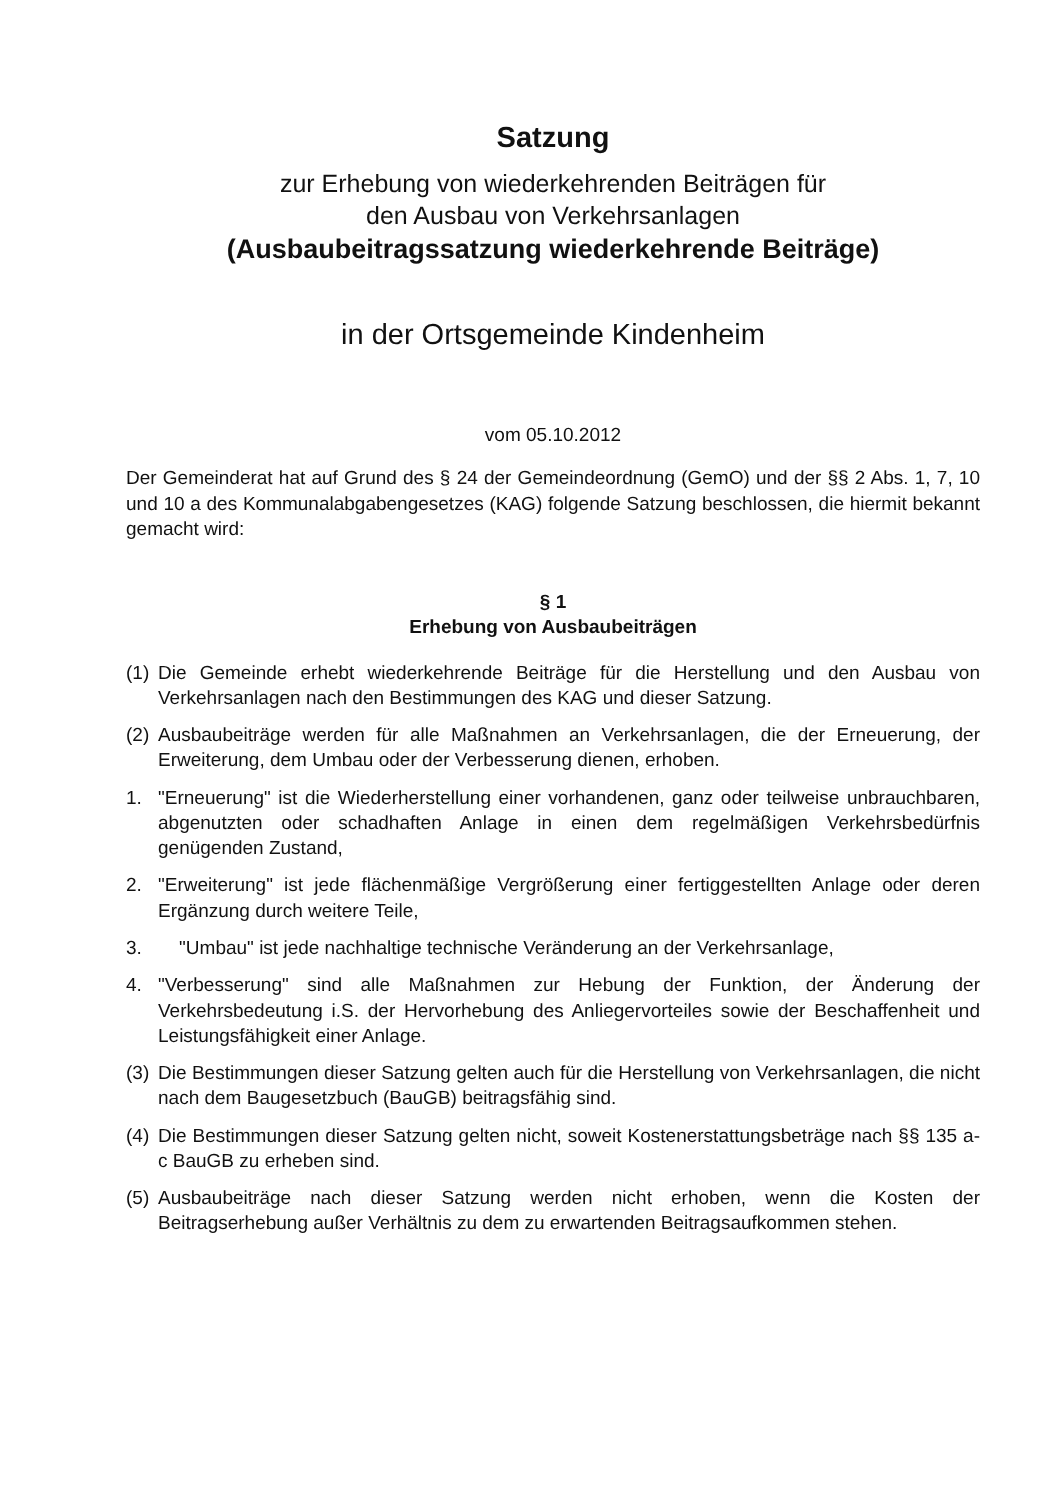Satzung
zur Erhebung von wiederkehrenden Beiträgen für
den Ausbau von Verkehrsanlagen
(Ausbaubeitragssatzung wiederkehrende Beiträge)
in der Ortsgemeinde Kindenheim
vom 05.10.2012
Der Gemeinderat hat auf Grund des § 24 der Gemeindeordnung (GemO) und der §§ 2 Abs. 1, 7, 10 und 10 a des Kommunalabgabengesetzes (KAG) folgende Satzung beschlossen, die hiermit bekannt gemacht wird:
§ 1
Erhebung von Ausbaubeiträgen
(1) Die Gemeinde erhebt wiederkehrende Beiträge für die Herstellung und den Ausbau von Verkehrsanlagen nach den Bestimmungen des KAG und dieser Satzung.
(2) Ausbaubeiträge werden für alle Maßnahmen an Verkehrsanlagen, die der Erneuerung, der Erweiterung, dem Umbau oder der Verbesserung dienen, erhoben.
1. "Erneuerung" ist die Wiederherstellung einer vorhandenen, ganz oder teilweise unbrauchbaren, abgenutzten oder schadhaften Anlage in einen dem regelmäßigen Verkehrsbedürfnis genügenden Zustand,
2. "Erweiterung" ist jede flächenmäßige Vergrößerung einer fertiggestellten Anlage oder deren Ergänzung durch weitere Teile,
3. "Umbau" ist jede nachhaltige technische Veränderung an der Verkehrsanlage,
4. "Verbesserung" sind alle Maßnahmen zur Hebung der Funktion, der Änderung der Verkehrsbedeutung i.S. der Hervorhebung des Anliegervorteiles sowie der Beschaffenheit und Leistungsfähigkeit einer Anlage.
(3) Die Bestimmungen dieser Satzung gelten auch für die Herstellung von Verkehrsanlagen, die nicht nach dem Baugesetzbuch (BauGB) beitragsfähig sind.
(4) Die Bestimmungen dieser Satzung gelten nicht, soweit Kostenerstattungsbeträge nach §§ 135 a-c BauGB zu erheben sind.
(5) Ausbaubeiträge nach dieser Satzung werden nicht erhoben, wenn die Kosten der Beitragserhebung außer Verhältnis zu dem zu erwartenden Beitragsaufkommen stehen.